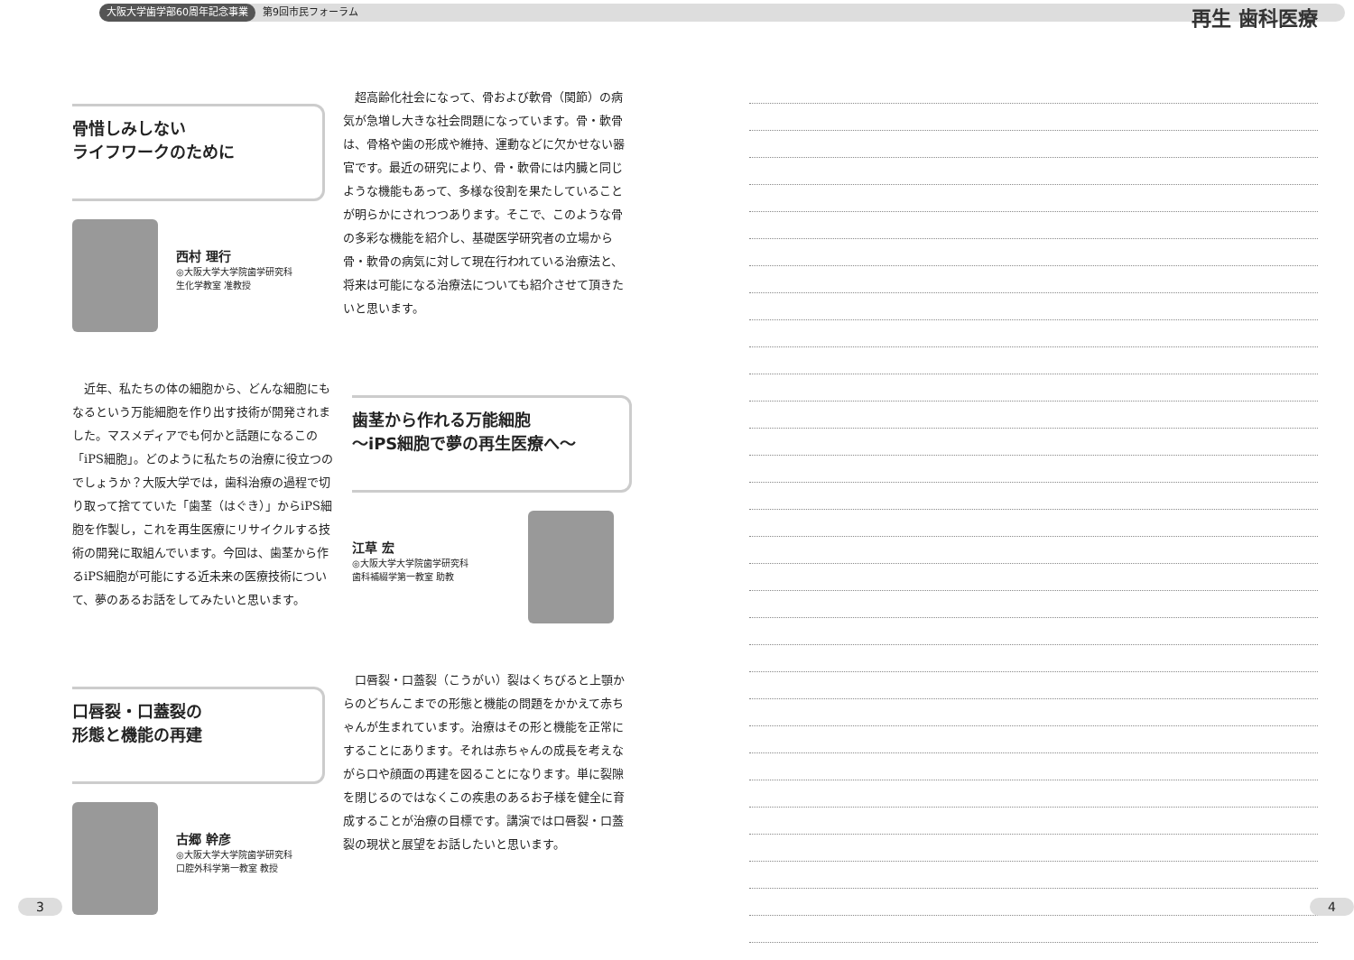大阪大学歯学部60周年記念事業 第9回市民フォーラム 再生 歯科医療
骨惜しみしない
ライフワークのために
西村 理行
◎大阪大学大学院歯学研究科
生化学教室 准教授
　超高齢化社会になって、骨および軟骨（関節）の病気が急増し大きな社会問題になっています。骨・軟骨は、骨格や歯の形成や維持、運動などに欠かせない器官です。最近の研究により、骨・軟骨には内臓と同じような機能もあって、多様な役割を果たしていることが明らかにされつつあります。そこで、このような骨の多彩な機能を紹介し、基礎医学研究者の立場から骨・軟骨の病気に対して現在行われている治療法と、将来は可能になる治療法についても紹介させて頂きたいと思います。
　近年、私たちの体の細胞から、どんな細胞にもなるという万能細胞を作り出す技術が開発されました。マスメディアでも何かと話題になるこの「iPS細胞」。どのように私たちの治療に役立つのでしょうか？大阪大学では，歯科治療の過程で切り取って捨てていた「歯茎（はぐき）」からiPS細胞を作製し，これを再生医療にリサイクルする技術の開発に取組んでいます。今回は、歯茎から作るiPS細胞が可能にする近未来の医療技術について、夢のあるお話をしてみたいと思います。
歯茎から作れる万能細胞
～iPS細胞で夢の再生医療へ～
江草 宏
◎大阪大学大学院歯学研究科
歯科補綴学第一教室 助教
口唇裂・口蓋裂の
形態と機能の再建
古郷 幹彦
◎大阪大学大学院歯学研究科
口腔外科学第一教室 教授
　口唇裂・口蓋裂（こうがい）裂はくちびると上顎からのどちんこまでの形態と機能の問題をかかえて赤ちゃんが生まれています。治療はその形と機能を正常にすることにあります。それは赤ちゃんの成長を考えながら口や顔面の再建を図ることになります。単に裂隙を閉じるのではなくこの疾患のあるお子様を健全に育成することが治療の目標です。講演では口唇裂・口蓋裂の現状と展望をお話したいと思います。
3 4